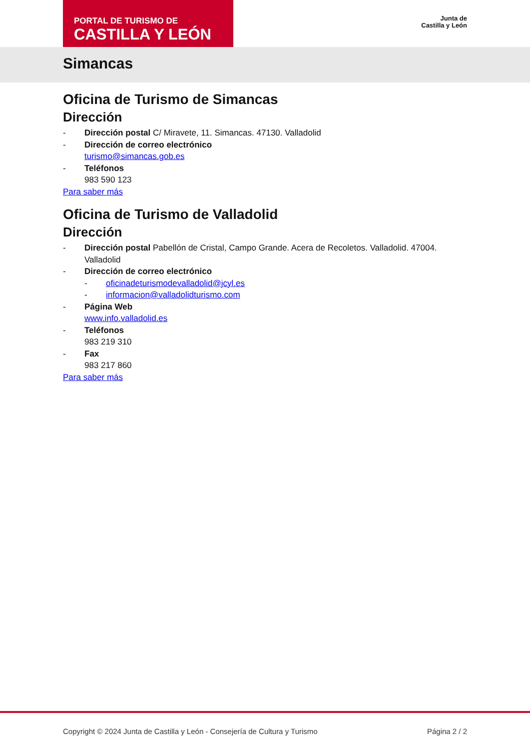PORTAL DE TURISMO DE
CASTILLA Y LEÓN
Junta de
Castilla y León
Simancas
Oficina de Turismo de Simancas
Dirección
- Dirección postal C/ Miravete, 11. Simancas. 47130. Valladolid
- Dirección de correo electrónico
turismo@simancas.gob.es
- Teléfonos
983 590 123
Para saber más
Oficina de Turismo de Valladolid
Dirección
- Dirección postal Pabellón de Cristal, Campo Grande. Acera de Recoletos. Valladolid. 47004. Valladolid
- Dirección de correo electrónico
- oficinadeturismodevalladolid@jcyl.es
- informacion@valladolidturismo.com
- Página Web
www.info.valladolid.es
- Teléfonos
983 219 310
- Fax
983 217 860
Para saber más
Copyright © 2024 Junta de Castilla y León - Consejería de Cultura y Turismo Página 2 / 2